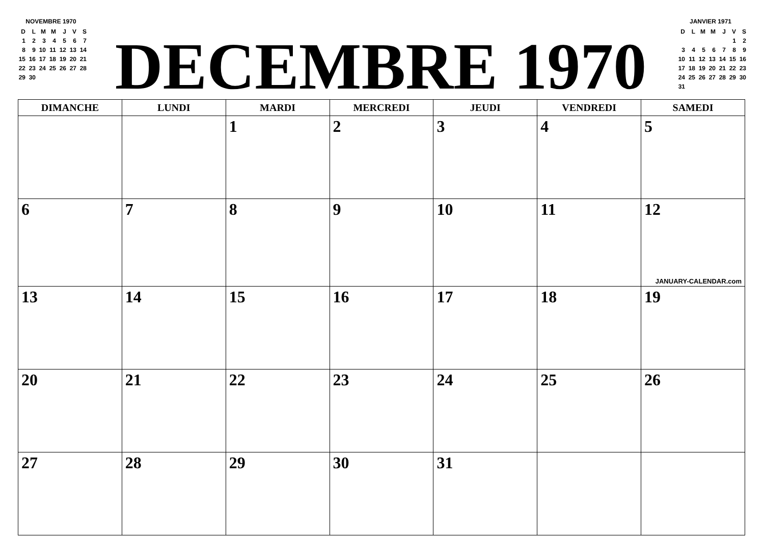NOVEMBRE 1970
| D | L | M | M | J | V | S |
| 1 | 2 | 3 | 4 | 5 | 6 | 7 |
| 8 | 9 | 10 | 11 | 12 | 13 | 14 |
| 15 | 16 | 17 | 18 | 19 | 20 | 21 |
| 22 | 23 | 24 | 25 | 26 | 27 | 28 |
| 29 | 30 | | | | | |
DECEMBRE 1970
JANVIER 1971
| D | L | M | M | J | V | S |
| | | | | | 1 | 2 |
| 3 | 4 | 5 | 6 | 7 | 8 | 9 |
| 10 | 11 | 12 | 13 | 14 | 15 | 16 |
| 17 | 18 | 19 | 20 | 21 | 22 | 23 |
| 24 | 25 | 26 | 27 | 28 | 29 | 30 |
| 31 | | | | | | |
| DIMANCHE | LUNDI | MARDI | MERCREDI | JEUDI | VENDREDI | SAMEDI |
| --- | --- | --- | --- | --- | --- | --- |
| | | 1 | 2 | 3 | 4 | 5 |
| 6 | 7 | 8 | 9 | 10 | 11 | 12 JANUARY-CALENDAR.com |
| 13 | 14 | 15 | 16 | 17 | 18 | 19 |
| 20 | 21 | 22 | 23 | 24 | 25 | 26 |
| 27 | 28 | 29 | 30 | 31 | | |